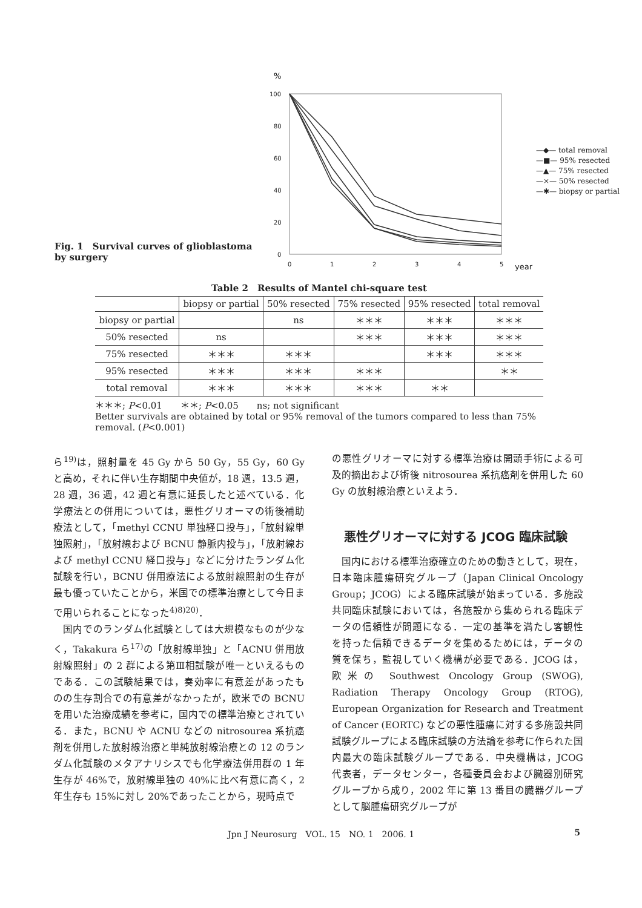Fig. 1　Survival curves of glioblastoma by surgery
%
100
80
60
40
20
0
0
1
2
3
4
5
year
—◆— total removal
—■— 95% resected
—▲— 75% resected
—×— 50% resected
—✱— biopsy or partial
Table 2　Results of Mantel chi-square test
| | biopsy or partial | 50% resected | 75% resected | 95% resected | total removal |
| --- | --- | --- | --- | --- | --- |
| biopsy or partial | | ns | ＊＊＊ | ＊＊＊ | ＊＊＊ |
| 50% resected | ns | | ＊＊＊ | ＊＊＊ | ＊＊＊ |
| 75% resected | ＊＊＊ | ＊＊＊ | | ＊＊＊ | ＊＊＊ |
| 95% resected | ＊＊＊ | ＊＊＊ | ＊＊＊ | | ＊＊ |
| total removal | ＊＊＊ | ＊＊＊ | ＊＊＊ | ＊＊ | |
＊＊＊; P<0.01　　＊＊; P<0.05　　ns; not significant
Better survivals are obtained by total or 95% removal of the tumors compared to less than 75% removal. (P<0.001)
ら<sup>19)</sup>は，照射量を 45 Gy から 50 Gy，55 Gy，60 Gy と高め，それに伴い生存期間中央値が，18 週，13.5 週，28 週，36 週，42 週と有意に延長したと述べている．化学療法との併用については，悪性グリオーマの術後補助療法として，「methyl CCNU 単独経口投与」，「放射線単独照射」，「放射線および BCNU 静脈内投与」，「放射線および methyl CCNU 経口投与」などに分けたランダム化試験を行い，BCNU 併用療法による放射線照射の生存が最も優っていたことから，米国での標準治療として今日まで用いられることになった<sup>4)8)20)</sup>．
国内でのランダム化試験としては大規模なものが少なく，Takakura ら<sup>17)</sup>の「放射線単独」と「ACNU 併用放射線照射」の 2 群による第Ⅲ相試験が唯一といえるものである．この試験結果では，奏効率に有意差があったものの生存割合での有意差がなかったが，欧米での BCNU を用いた治療成績を参考に，国内での標準治療とされている．また，BCNU や ACNU などの nitrosourea 系抗癌剤を併用した放射線治療と単純放射線治療との 12 のランダム化試験のメタアナリシスでも化学療法併用群の 1 年生存が 46%で，放射線単独の 40%に比べ有意に高く，2 年生存も 15%に対し 20%であったことから，現時点で
の悪性グリオーマに対する標準治療は開頭手術による可及的摘出および術後 nitrosourea 系抗癌剤を併用した 60 Gy の放射線治療といえよう．
悪性グリオーマに対する JCOG 臨床試験
国内における標準治療確立のための動きとして，現在，日本臨床腫瘍研究グループ（Japan Clinical Oncology Group；JCOG）による臨床試験が始まっている．多施設共同臨床試験においては，各施設から集められる臨床データの信頼性が問題になる．一定の基準を満たし客観性を持った信頼できるデータを集めるためには，データの質を保ち，監視していく機構が必要である．JCOG は，欧米の Southwest Oncology Group (SWOG), Radiation Therapy Oncology Group (RTOG), European Organization for Research and Treatment of Cancer (EORTC) などの悪性腫瘍に対する多施設共同試験グループによる臨床試験の方法論を参考に作られた国内最大の臨床試験グループである．中央機構は，JCOG 代表者，データセンター，各種委員会および臓器別研究グループから成り，2002 年に第 13 番目の臓器グループとして脳腫瘍研究グループが
Jpn J Neurosurg　VOL. 15　NO. 1　2006. 1 5